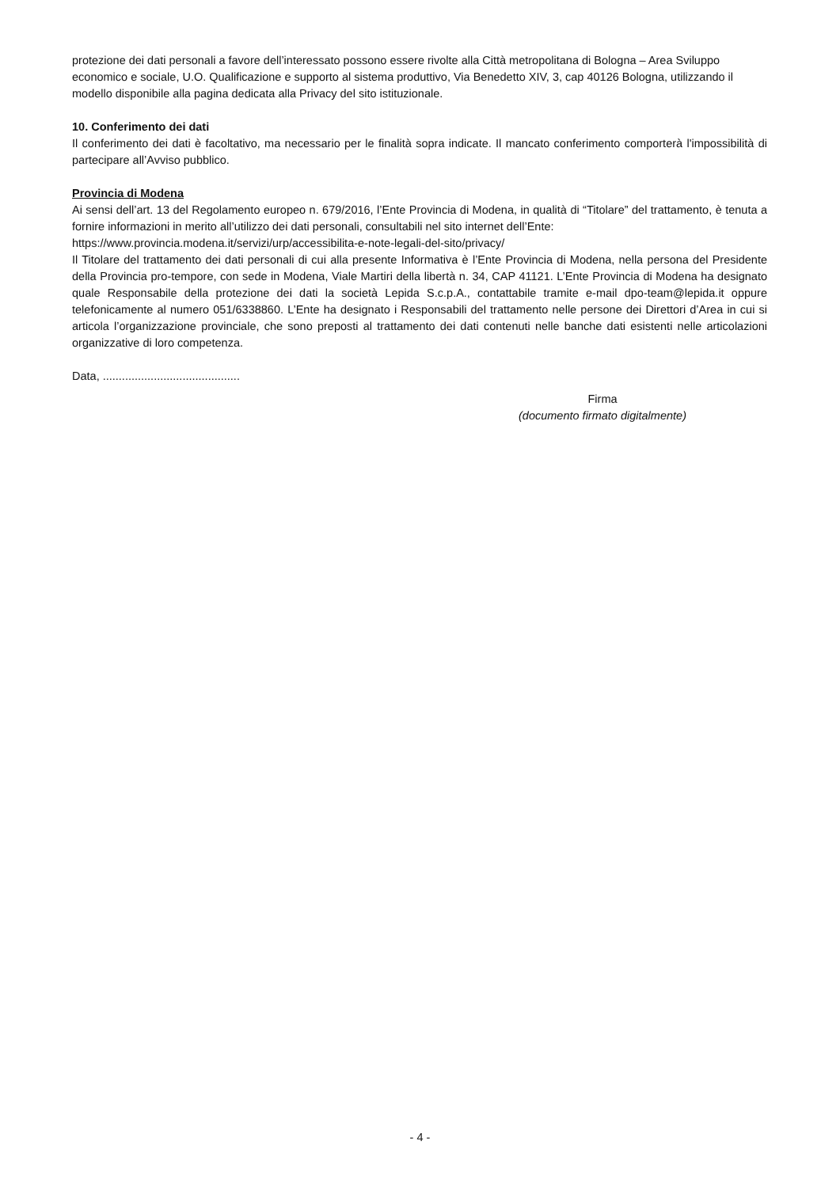protezione dei dati personali a favore dell’interessato possono essere rivolte alla Città metropolitana di Bologna – Area Sviluppo economico e sociale, U.O. Qualificazione e supporto al sistema produttivo, Via Benedetto XIV, 3, cap 40126 Bologna, utilizzando il modello disponibile alla pagina dedicata alla Privacy del sito istituzionale.
10. Conferimento dei dati
Il conferimento dei dati è facoltativo, ma necessario per le finalità sopra indicate. Il mancato conferimento comporterà l'impossibilità di partecipare all’Avviso pubblico.
Provincia di Modena
Ai sensi dell’art. 13 del Regolamento europeo n. 679/2016, l’Ente Provincia di Modena, in qualità di “Titolare” del trattamento, è tenuta a fornire informazioni in merito all’utilizzo dei dati personali, consultabili nel sito internet dell’Ente:
https://www.provincia.modena.it/servizi/urp/accessibilita-e-note-legali-del-sito/privacy/
Il Titolare del trattamento dei dati personali di cui alla presente Informativa è l’Ente Provincia di Modena, nella persona del Presidente della Provincia pro-tempore, con sede in Modena, Viale Martiri della libertà n. 34, CAP 41121. L’Ente Provincia di Modena ha designato quale Responsabile della protezione dei dati la società Lepida S.c.p.A., contattabile tramite e-mail dpo-team@lepida.it oppure telefonicamente al numero 051/6338860. L’Ente ha designato i Responsabili del trattamento nelle persone dei Direttori d’Area in cui si articola l’organizzazione provinciale, che sono preposti al trattamento dei dati contenuti nelle banche dati esistenti nelle articolazioni organizzative di loro competenza.
Data, ...........................................
Firma
(documento firmato digitalmente)
- 4 -